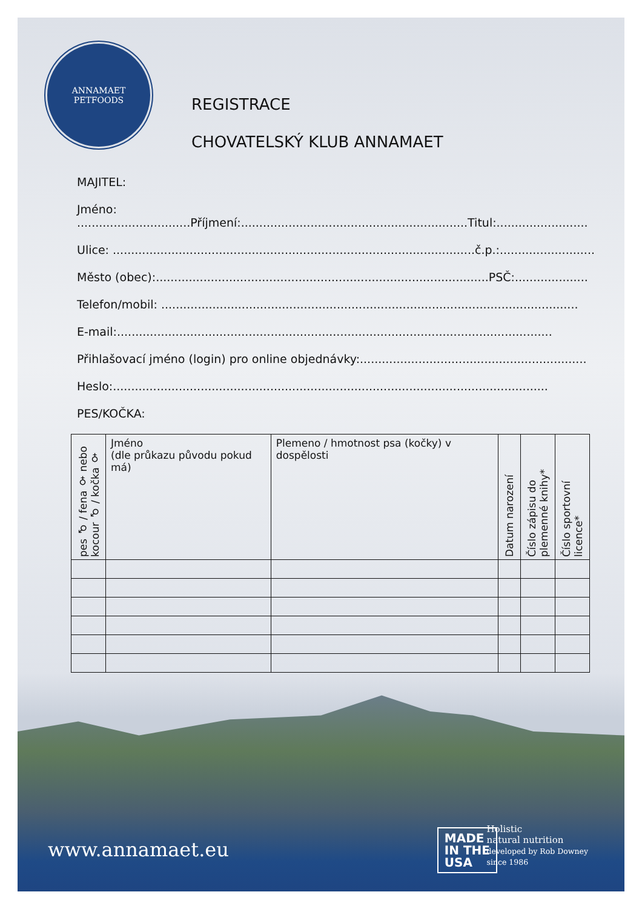ANNAMAET
PETFOODS
REGISTRACE
CHOVATELSKÝ KLUB ANNAMAET
MAJITEL:
Jméno: ...............................Příjmení:..............................................................Titul:.........................
Ulice: ...................................................................................................č.p.:..........................
Město (obec):...........................................................................................PSČ:....................
Telefon/mobil: ..................................................................................................................
E-mail:.......................................................................................................................
Přihlašovací jméno (login) pro online objednávky:..............................................................
Heslo:.......................................................................................................................
PES/KOČKA:
| pes ♂ / fena ♀ nebo kocour ♂ / kočka ♀ | Jméno (dle průkazu původu pokud má) | Plemeno / hmotnost psa (kočky) v dospělosti | Datum narození | Číslo zápisu do plemenné knihy* | Číslo sportovní licence* |
| --- | --- | --- | --- | --- | --- |
www.annamaet.eu
MADE
IN THE
USA
Holistic
natural nutrition
developed by Rob Downey
since 1986